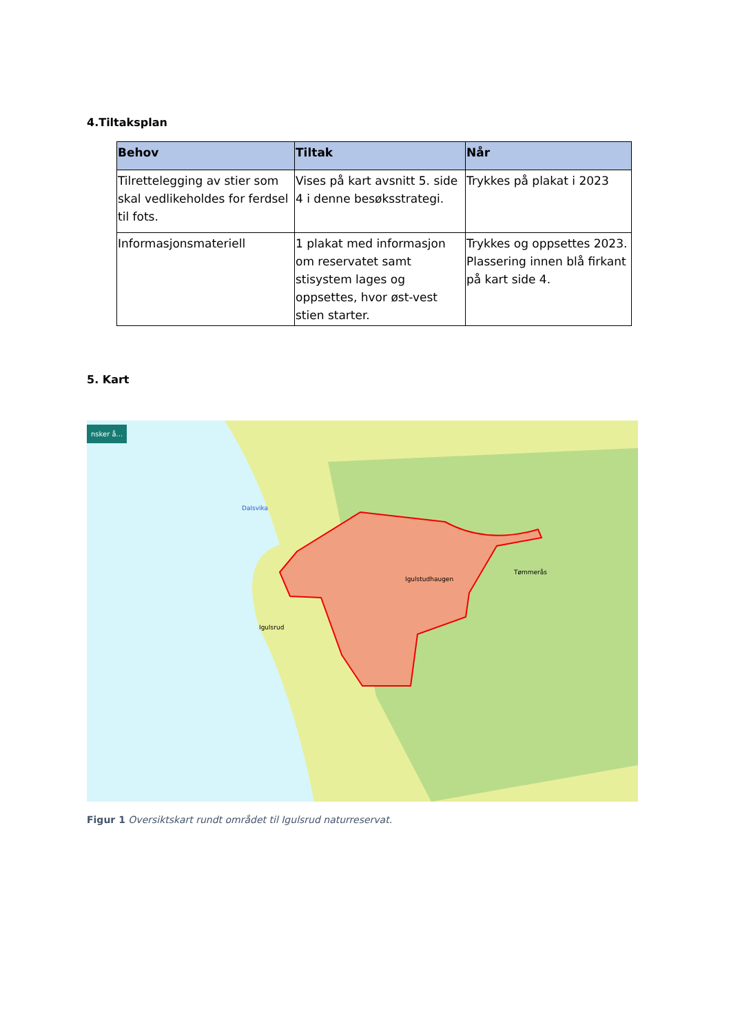4.Tiltaksplan
| Behov | Tiltak | Når |
| --- | --- | --- |
| Tilrettelegging av stier som skal vedlikeholdes for ferdsel til fots. | Vises på kart avsnitt 5. side 4 i denne besøksstrategi. | Trykkes på plakat i 2023 |
| Informasjonsmateriell | 1 plakat med informasjon om reservatet samt stisystem lages og oppsettes, hvor øst-vest stien starter. | Trykkes og oppsettes 2023. Plassering innen blå firkant på kart side 4. |
5. Kart
nsker å...
Dalsvika
Igulstudhaugen
Tømmerås
Igulsrud
Figur 1 Oversiktskart rundt området til Igulsrud naturreservat.